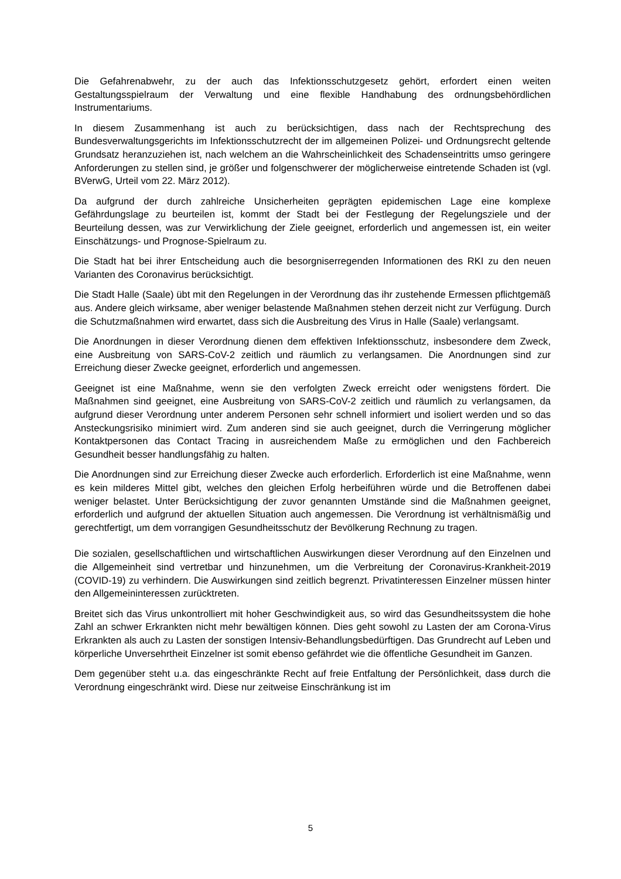Die Gefahrenabwehr, zu der auch das Infektionsschutzgesetz gehört, erfordert einen weiten Gestaltungsspielraum der Verwaltung und eine flexible Handhabung des ordnungsbehördlichen Instrumentariums.
In diesem Zusammenhang ist auch zu berücksichtigen, dass nach der Rechtsprechung des Bundesverwaltungsgerichts im Infektionsschutzrecht der im allgemeinen Polizei- und Ordnungsrecht geltende Grundsatz heranzuziehen ist, nach welchem an die Wahrscheinlichkeit des Schadenseintritts umso geringere Anforderungen zu stellen sind, je größer und folgenschwerer der möglicherweise eintretende Schaden ist (vgl. BVerwG, Urteil vom 22. März 2012).
Da aufgrund der durch zahlreiche Unsicherheiten geprägten epidemischen Lage eine komplexe Gefährdungslage zu beurteilen ist, kommt der Stadt bei der Festlegung der Regelungsziele und der Beurteilung dessen, was zur Verwirklichung der Ziele geeignet, erforderlich und angemessen ist, ein weiter Einschätzungs- und Prognose-Spielraum zu.
Die Stadt hat bei ihrer Entscheidung auch die besorgniserregenden Informationen des RKI zu den neuen Varianten des Coronavirus berücksichtigt.
Die Stadt Halle (Saale) übt mit den Regelungen in der Verordnung das ihr zustehende Ermessen pflichtgemäß aus. Andere gleich wirksame, aber weniger belastende Maßnahmen stehen derzeit nicht zur Verfügung. Durch die Schutzmaßnahmen wird erwartet, dass sich die Ausbreitung des Virus in Halle (Saale) verlangsamt.
Die Anordnungen in dieser Verordnung dienen dem effektiven Infektionsschutz, insbesondere dem Zweck, eine Ausbreitung von SARS-CoV-2 zeitlich und räumlich zu verlangsamen. Die Anordnungen sind zur Erreichung dieser Zwecke geeignet, erforderlich und angemessen.
Geeignet ist eine Maßnahme, wenn sie den verfolgten Zweck erreicht oder wenigstens fördert. Die Maßnahmen sind geeignet, eine Ausbreitung von SARS-CoV-2 zeitlich und räumlich zu verlangsamen, da aufgrund dieser Verordnung unter anderem Personen sehr schnell informiert und isoliert werden und so das Ansteckungsrisiko minimiert wird. Zum anderen sind sie auch geeignet, durch die Verringerung möglicher Kontaktpersonen das Contact Tracing in ausreichendem Maße zu ermöglichen und den Fachbereich Gesundheit besser handlungsfähig zu halten.
Die Anordnungen sind zur Erreichung dieser Zwecke auch erforderlich. Erforderlich ist eine Maßnahme, wenn es kein milderes Mittel gibt, welches den gleichen Erfolg herbeiführen würde und die Betroffenen dabei weniger belastet. Unter Berücksichtigung der zuvor genannten Umstände sind die Maßnahmen geeignet, erforderlich und aufgrund der aktuellen Situation auch angemessen. Die Verordnung ist verhältnismäßig und gerechtfertigt, um dem vorrangigen Gesundheitsschutz der Bevölkerung Rechnung zu tragen.
Die sozialen, gesellschaftlichen und wirtschaftlichen Auswirkungen dieser Verordnung auf den Einzelnen und die Allgemeinheit sind vertretbar und hinzunehmen, um die Verbreitung der Coronavirus-Krankheit-2019 (COVID-19) zu verhindern. Die Auswirkungen sind zeitlich begrenzt. Privatinteressen Einzelner müssen hinter den Allgemeininteressen zurücktreten.
Breitet sich das Virus unkontrolliert mit hoher Geschwindigkeit aus, so wird das Gesundheitssystem die hohe Zahl an schwer Erkrankten nicht mehr bewältigen können. Dies geht sowohl zu Lasten der am Corona-Virus Erkrankten als auch zu Lasten der sonstigen Intensiv-Behandlungsbedürftigen. Das Grundrecht auf Leben und körperliche Unversehrtheit Einzelner ist somit ebenso gefährdet wie die öffentliche Gesundheit im Ganzen.
Dem gegenüber steht u.a. das eingeschränkte Recht auf freie Entfaltung der Persönlichkeit, dass durch die Verordnung eingeschränkt wird. Diese nur zeitweise Einschränkung ist im
5